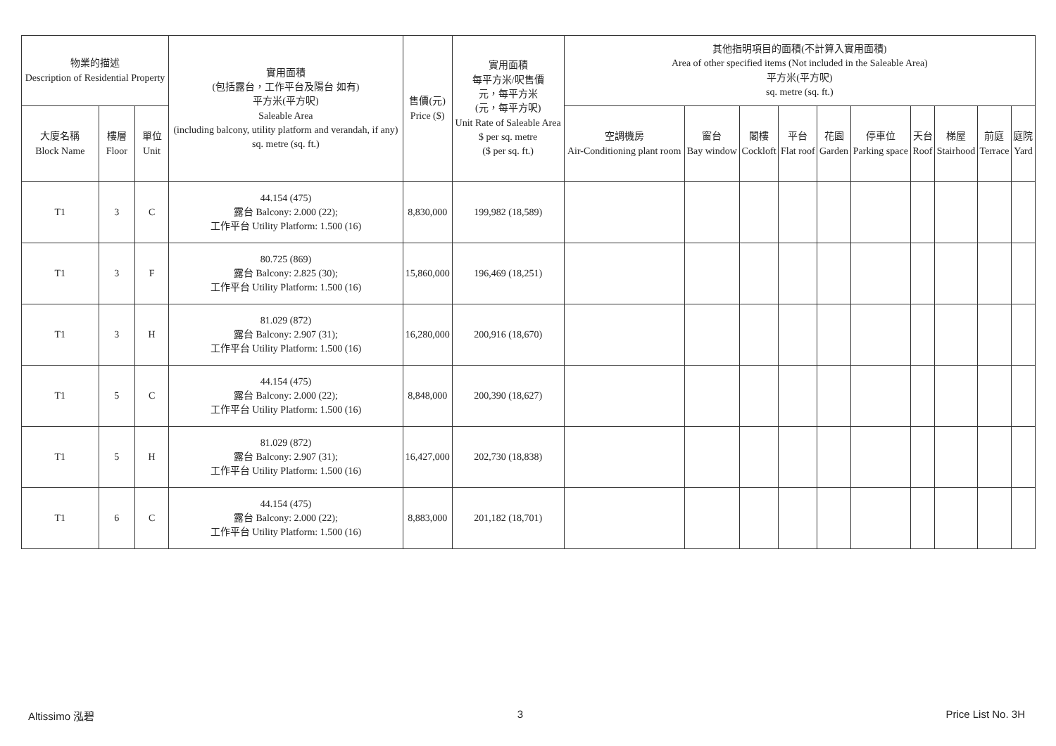| 物業的描述 Description of Residential Property | | | 實用面積 (包括露台，工作平台及陽台 如有) 平方米(平方呎) Saleable Area (including balcony, utility platform and verandah, if any) sq. metre (sq. ft.) | 售價(元) Price ($) | 實用面積 每平方米/呎售價 元，每平方米 (元，每平方呎) Unit Rate of Saleable Area $ per sq. metre ($ per sq. ft.) | 其他指明項目的面積(不計算入實用面積) Area of other specified items (Not included in the Saleable Area) 平方米(平方呎) sq. metre (sq. ft.) | | | | | | | | | |
| --- | --- | --- | --- | --- | --- | --- | --- | --- | --- | --- | --- | --- | --- | --- | --- |
| 大廈名稱 Block Name | 樓層 Floor | 單位 Unit | | | | 空調機房 Air-Conditioning plant room | 窗台 Bay window | 閣樓 Cockloft | 平台 Flat roof | 花園 Garden | 停車位 Parking space | 天台 Roof | 梯屋 Stairhood | 前庭 Terrace | 庭院 Yard |
| T1 | 3 | C | 44.154 (475) 露台 Balcony: 2.000 (22); 工作平台 Utility Platform: 1.500 (16) | 8,830,000 | 199,982 (18,589) | | | | | | | | | | |
| T1 | 3 | F | 80.725 (869) 露台 Balcony: 2.825 (30); 工作平台 Utility Platform: 1.500 (16) | 15,860,000 | 196,469 (18,251) | | | | | | | | | | |
| T1 | 3 | H | 81.029 (872) 露台 Balcony: 2.907 (31); 工作平台 Utility Platform: 1.500 (16) | 16,280,000 | 200,916 (18,670) | | | | | | | | | | |
| T1 | 5 | C | 44.154 (475) 露台 Balcony: 2.000 (22); 工作平台 Utility Platform: 1.500 (16) | 8,848,000 | 200,390 (18,627) | | | | | | | | | | |
| T1 | 5 | H | 81.029 (872) 露台 Balcony: 2.907 (31); 工作平台 Utility Platform: 1.500 (16) | 16,427,000 | 202,730 (18,838) | | | | | | | | | | |
| T1 | 6 | C | 44.154 (475) 露台 Balcony: 2.000 (22); 工作平台 Utility Platform: 1.500 (16) | 8,883,000 | 201,182 (18,701) | | | | | | | | | | |
Altissimo 泓碧 3 Price List No. 3H